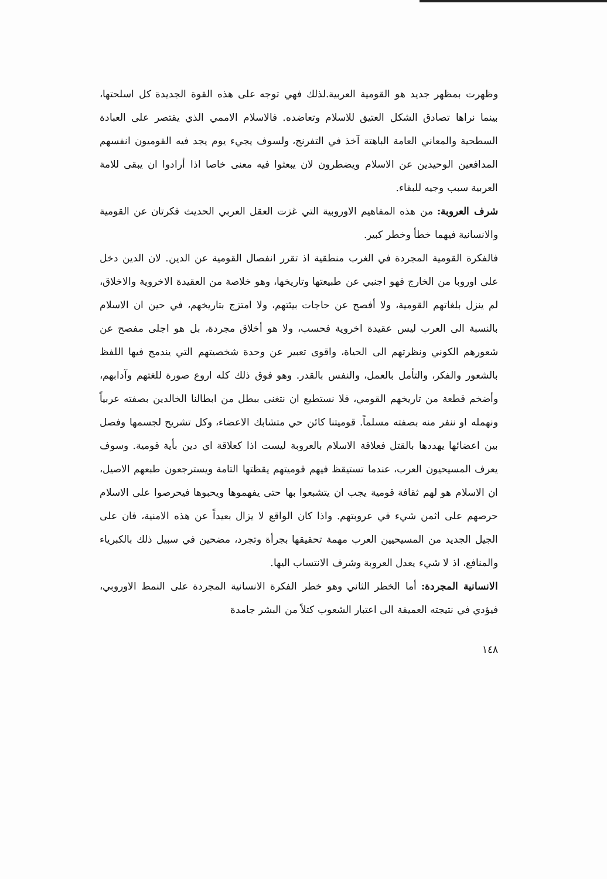وظهرت بمظهر جديد هو القومية العربية.لذلك فهي توجه على هذه القوة الجديدة كل اسلحتها، بينما نراها تصادق الشكل العتيق للاسلام وتعاضده. فالاسلام الاممي الذي يقتصر على العبادة السطحية والمعاني العامة الباهتة آخذ في التفرنج، ولسوف يجيء يوم يجد فيه القوميون انفسهم المدافعين الوحيدين عن الاسلام ويضطرون لان يبعثوا فيه معنى خاصا اذا أرادوا ان يبقى للامة العربية سبب وجيه للبقاء.
شرف العروبة: من هذه المفاهيم الاوروبية التي غزت العقل العربي الحديث فكرتان عن القومية والانسانية فيهما خطأ وخطر كبير.
فالفكرة القومية المجردة في الغرب منطقية اذ تقرر انفصال القومية عن الدين. لان الدين دخل على اوروبا من الخارج فهو اجنبي عن طبيعتها وتاريخها، وهو خلاصة من العقيدة الاخروية والاخلاق، لم ينزل بلغاتهم القومية، ولا أفصح عن حاجات بيئتهم، ولا امتزج بتاريخهم، في حين ان الاسلام بالنسبة الى العرب ليس عقيدة اخروية فحسب، ولا هو أخلاق مجردة، بل هو اجلى مفصح عن شعورهم الكوني ونظرتهم الى الحياة، واقوى تعبير عن وحدة شخصيتهم التي يندمج فيها اللفظ بالشعور والفكر، والتأمل بالعمل، والنفس بالقدر. وهو فوق ذلك كله اروع صورة للغتهم وآدابهم، وأضخم قطعة من تاريخهم القومي، فلا نستطيع ان نتغنى ببطل من ابطالنا الخالدين بصفته عربياً ونهمله او ننفر منه بصفته مسلماً. قوميتنا كائن حي متشابك الاعضاء، وكل تشريح لجسمها وفصل بين اعضائها يهددها بالقتل فعلاقة الاسلام بالعروبة ليست اذا كعلاقة اي دين بأية قومية. وسوف يعرف المسيحيون العرب، عندما تستيقظ فيهم قوميتهم يقظتها التامة ويسترجعون طبعهم الاصيل، ان الاسلام هو لهم ثقافة قومية يجب ان يتشبعوا بها حتى يفهموها ويحبوها فيحرصوا على الاسلام حرصهم على اثمن شيء في عروبتهم. واذا كان الواقع لا يزال بعيداً عن هذه الامنية، فان على الجيل الجديد من المسيحيين العرب مهمة تحقيقها بجرأة وتجرد، مضحين في سبيل ذلك بالكبرياء والمنافع، اذ لا شيء يعدل العروبة وشرف الانتساب اليها.
الانسانية المجردة: أما الخطر الثاني وهو خطر الفكرة الانسانية المجردة على النمط الاوروبي، فيؤدي في نتيجته العميقة الى اعتبار الشعوب كتلاً من البشر جامدة
١٤٨